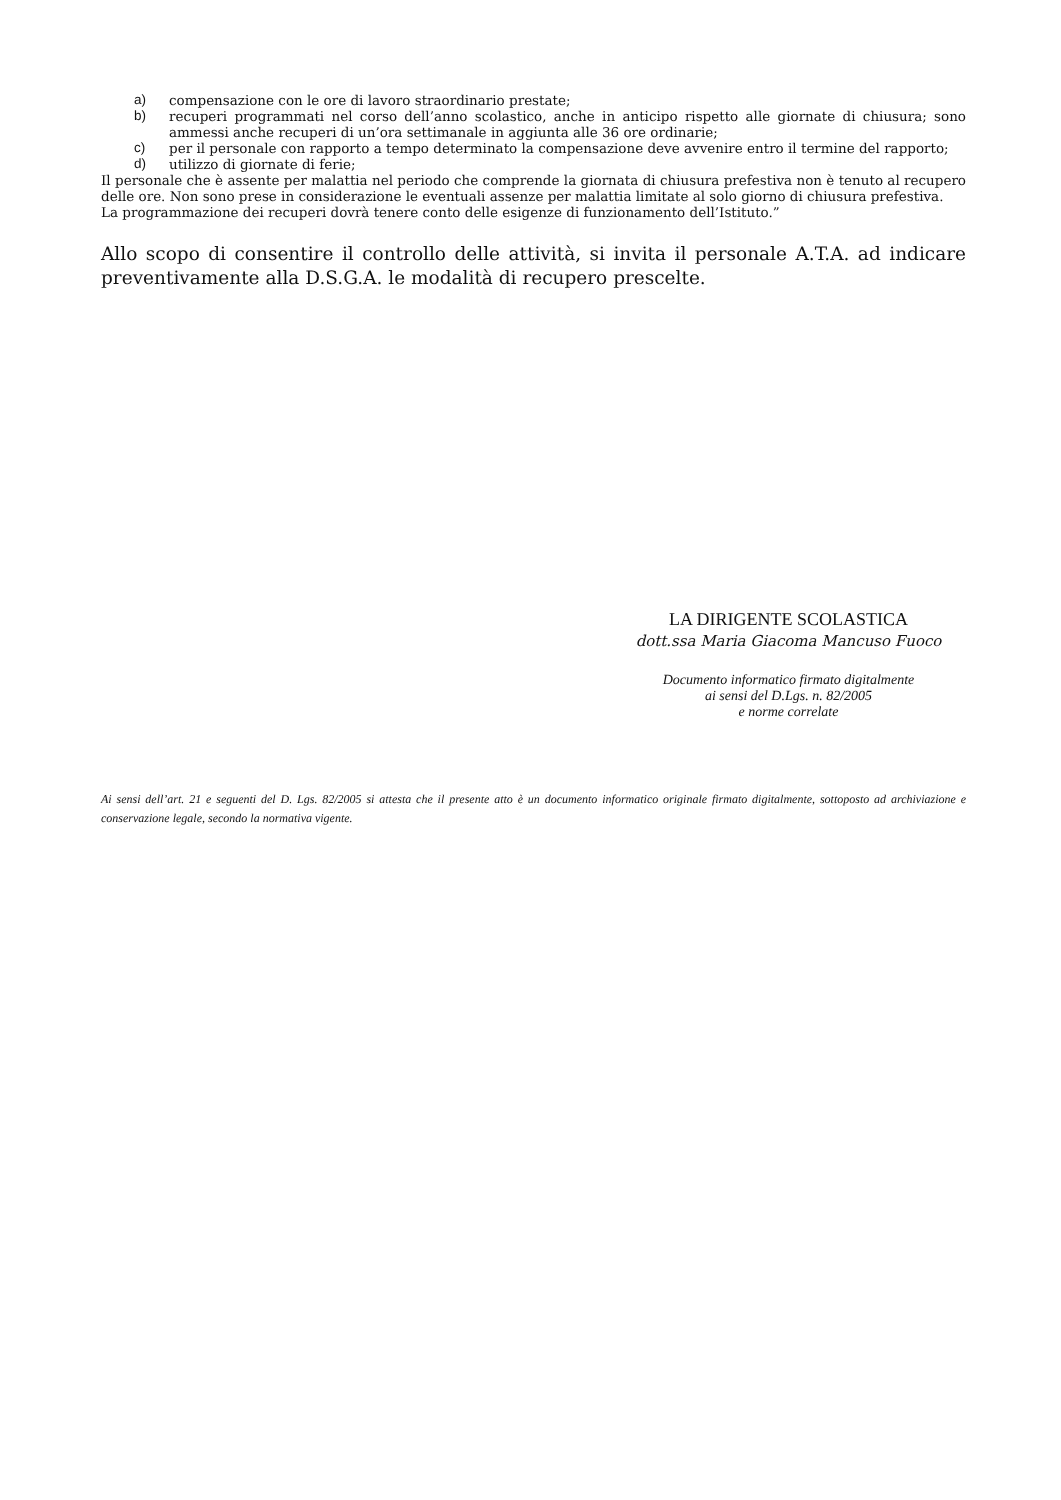a) compensazione con le ore di lavoro straordinario prestate;
b) recuperi programmati nel corso dell’anno scolastico, anche in anticipo rispetto alle giornate di chiusura; sono ammessi anche recuperi di un’ora settimanale in aggiunta alle 36 ore ordinarie;
c) per il personale con rapporto a tempo determinato la compensazione deve avvenire entro il termine del rapporto;
d) utilizzo di giornate di ferie;
Il personale che è assente per malattia nel periodo che comprende la giornata di chiusura prefestiva non è tenuto al recupero delle ore. Non sono prese in considerazione le eventuali assenze per malattia limitate al solo giorno di chiusura prefestiva.
La programmazione dei recuperi dovrà tenere conto delle esigenze di funzionamento dell’Istituto.”
Allo scopo di consentire il controllo delle attività, si invita il personale A.T.A. ad indicare preventivamente alla D.S.G.A. le modalità di recupero prescelte.
LA DIRIGENTE SCOLASTICA
dott.ssa Maria Giacoma Mancuso Fuoco
Documento informatico firmato digitalmente
ai sensi del D.Lgs. n. 82/2005
e norme correlate
Ai sensi dell’art. 21 e seguenti del D. Lgs. 82/2005 si attesta che il presente atto è un documento informatico originale firmato digitalmente, sottoposto ad archiviazione e conservazione legale, secondo la normativa vigente.